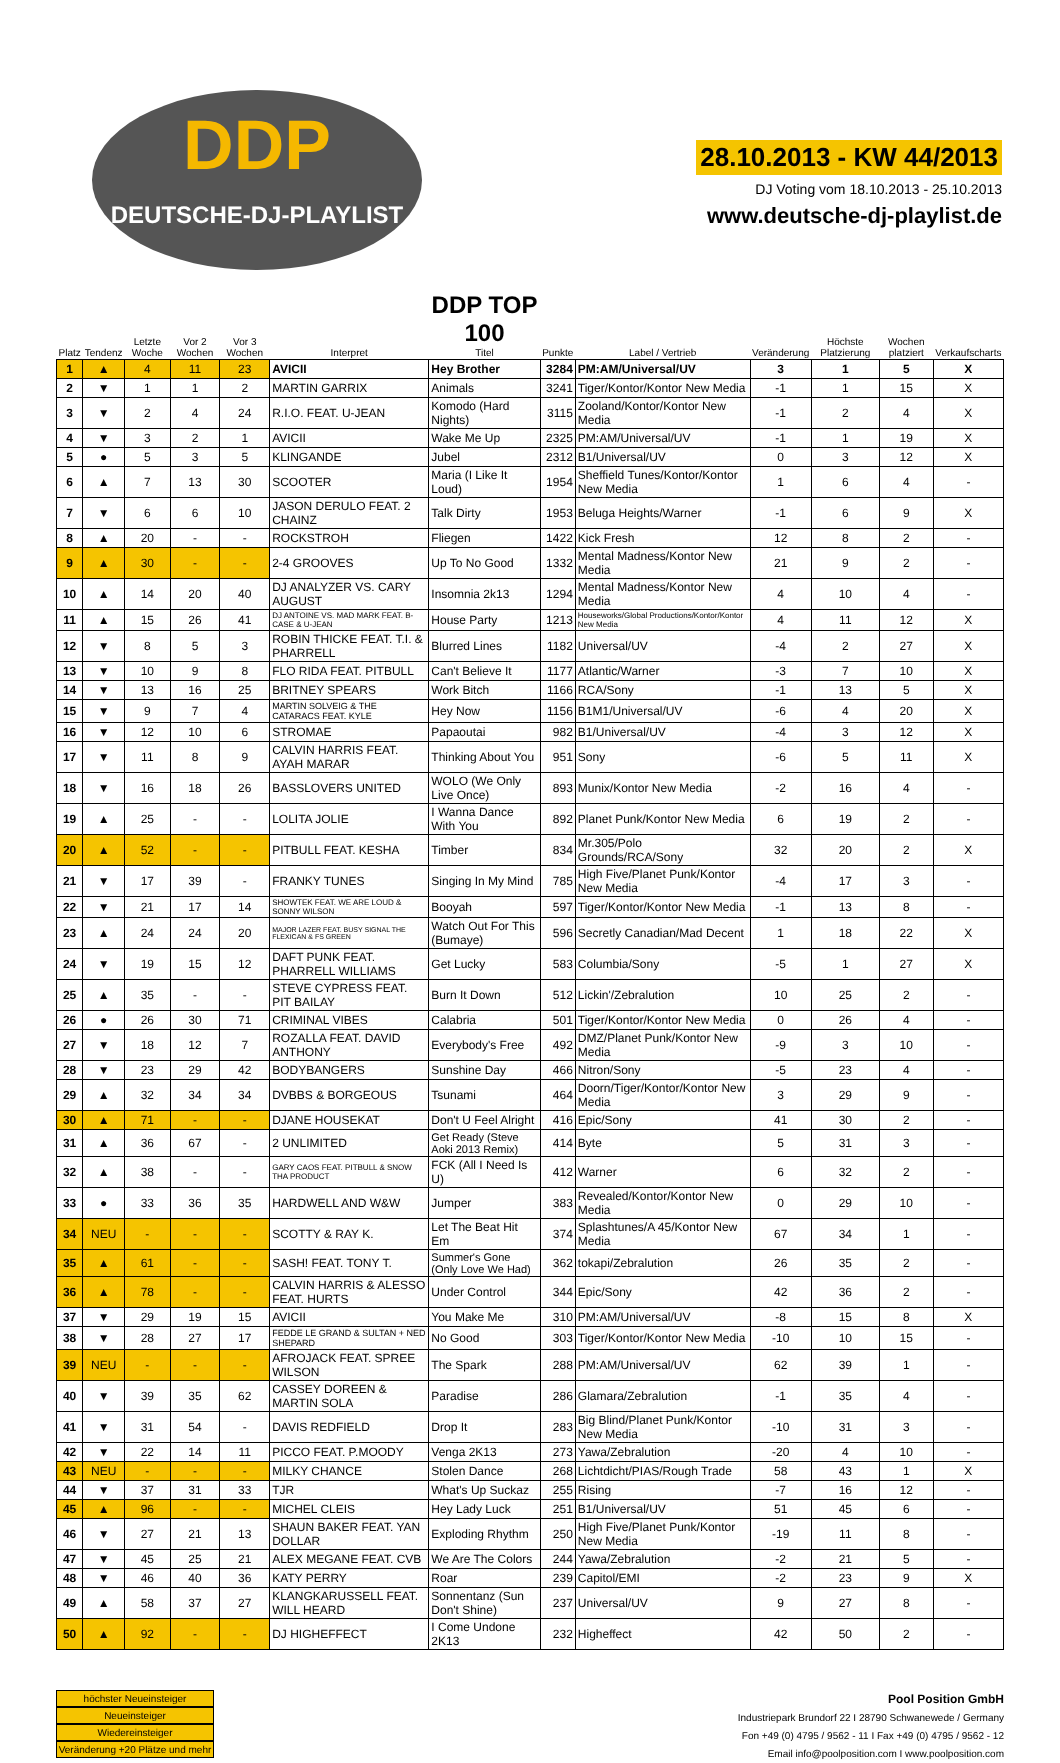DDP
DEUTSCHE-DJ-PLAYLIST
28.10.2013 - KW 44/2013
DJ Voting vom 18.10.2013 - 25.10.2013
www.deutsche-dj-playlist.de
| Platz | Tendenz | Letzte Woche | Vor 2 Wochen | Vor 3 Wochen | Interpret | DDP TOP 100 Titel | Punkte | Label / Vertrieb | Veränderung | Höchste Platzierung | Wochen platziert | Verkaufscharts |
| --- | --- | --- | --- | --- | --- | --- | --- | --- | --- | --- | --- | --- |
| 1 | ▲ | 4 | 11 | 23 | AVICII | Hey Brother | 3284 | PM:AM/Universal/UV | 3 | 1 | 5 | X |
| 2 | ▼ | 1 | 1 | 2 | MARTIN GARRIX | Animals | 3241 | Tiger/Kontor/Kontor New Media | -1 | 1 | 15 | X |
| 3 | ▼ | 2 | 4 | 24 | R.I.O. FEAT. U-JEAN | Komodo (Hard Nights) | 3115 | Zooland/Kontor/Kontor New Media | -1 | 2 | 4 | X |
| 4 | ▼ | 3 | 2 | 1 | AVICII | Wake Me Up | 2325 | PM:AM/Universal/UV | -1 | 1 | 19 | X |
| 5 | ● | 5 | 3 | 5 | KLINGANDE | Jubel | 2312 | B1/Universal/UV | 0 | 3 | 12 | X |
| 6 | ▲ | 7 | 13 | 30 | SCOOTER | Maria (I Like It Loud) | 1954 | Sheffield Tunes/Kontor/Kontor New Media | 1 | 6 | 4 | - |
| 7 | ▼ | 6 | 6 | 10 | JASON DERULO FEAT. 2 CHAINZ | Talk Dirty | 1953 | Beluga Heights/Warner | -1 | 6 | 9 | X |
| 8 | ▲ | 20 | - | - | ROCKSTROH | Fliegen | 1422 | Kick Fresh | 12 | 8 | 2 | - |
| 9 | ▲ | 30 | - | - | 2-4 GROOVES | Up To No Good | 1332 | Mental Madness/Kontor New Media | 21 | 9 | 2 | - |
| 10 | ▲ | 14 | 20 | 40 | DJ ANALYZER VS. CARY AUGUST | Insomnia 2k13 | 1294 | Mental Madness/Kontor New Media | 4 | 10 | 4 | - |
| 11 | ▲ | 15 | 26 | 41 | DJ ANTOINE VS. MAD MARK FEAT. B-CASE & U-JEAN | House Party | 1213 | Houseworks/Global Productions/Kontor/Kontor New Media | 4 | 11 | 12 | X |
| 12 | ▼ | 8 | 5 | 3 | ROBIN THICKE FEAT. T.I. & PHARRELL | Blurred Lines | 1182 | Universal/UV | -4 | 2 | 27 | X |
| 13 | ▼ | 10 | 9 | 8 | FLO RIDA FEAT. PITBULL | Can't Believe It | 1177 | Atlantic/Warner | -3 | 7 | 10 | X |
| 14 | ▼ | 13 | 16 | 25 | BRITNEY SPEARS | Work Bitch | 1166 | RCA/Sony | -1 | 13 | 5 | X |
| 15 | ▼ | 9 | 7 | 4 | MARTIN SOLVEIG & THE CATARACS FEAT. KYLE | Hey Now | 1156 | B1M1/Universal/UV | -6 | 4 | 20 | X |
| 16 | ▼ | 12 | 10 | 6 | STROMAE | Papaoutai | 982 | B1/Universal/UV | -4 | 3 | 12 | X |
| 17 | ▼ | 11 | 8 | 9 | CALVIN HARRIS FEAT. AYAH MARAR | Thinking About You | 951 | Sony | -6 | 5 | 11 | X |
| 18 | ▼ | 16 | 18 | 26 | BASSLOVERS UNITED | WOLO (We Only Live Once) | 893 | Munix/Kontor New Media | -2 | 16 | 4 | - |
| 19 | ▲ | 25 | - | - | LOLITA JOLIE | I Wanna Dance With You | 892 | Planet Punk/Kontor New Media | 6 | 19 | 2 | - |
| 20 | ▲ | 52 | - | - | PITBULL FEAT. KESHA | Timber | 834 | Mr.305/Polo Grounds/RCA/Sony | 32 | 20 | 2 | X |
| 21 | ▼ | 17 | 39 | - | FRANKY TUNES | Singing In My Mind | 785 | High Five/Planet Punk/Kontor New Media | -4 | 17 | 3 | - |
| 22 | ▼ | 21 | 17 | 14 | SHOWTEK FEAT. WE ARE LOUD & SONNY WILSON | Booyah | 597 | Tiger/Kontor/Kontor New Media | -1 | 13 | 8 | - |
| 23 | ▲ | 24 | 24 | 20 | MAJOR LAZER FEAT. BUSY SIGNAL THE FLEXICAN & FS GREEN | Watch Out For This (Bumaye) | 596 | Secretly Canadian/Mad Decent | 1 | 18 | 22 | X |
| 24 | ▼ | 19 | 15 | 12 | DAFT PUNK FEAT. PHARRELL WILLIAMS | Get Lucky | 583 | Columbia/Sony | -5 | 1 | 27 | X |
| 25 | ▲ | 35 | - | - | STEVE CYPRESS FEAT. PIT BAILAY | Burn It Down | 512 | Lickin'/Zebralution | 10 | 25 | 2 | - |
| 26 | ● | 26 | 30 | 71 | CRIMINAL VIBES | Calabria | 501 | Tiger/Kontor/Kontor New Media | 0 | 26 | 4 | - |
| 27 | ▼ | 18 | 12 | 7 | ROZALLA FEAT. DAVID ANTHONY | Everybody's Free | 492 | DMZ/Planet Punk/Kontor New Media | -9 | 3 | 10 | - |
| 28 | ▼ | 23 | 29 | 42 | BODYBANGERS | Sunshine Day | 466 | Nitron/Sony | -5 | 23 | 4 | - |
| 29 | ▲ | 32 | 34 | 34 | DVBBS & BORGEOUS | Tsunami | 464 | Doorn/Tiger/Kontor/Kontor New Media | 3 | 29 | 9 | - |
| 30 | ▲ | 71 | - | - | DJANE HOUSEKAT | Don't U Feel Alright | 416 | Epic/Sony | 41 | 30 | 2 | - |
| 31 | ▲ | 36 | 67 | - | 2 UNLIMITED | Get Ready (Steve Aoki 2013 Remix) | 414 | Byte | 5 | 31 | 3 | - |
| 32 | ▲ | 38 | - | - | GARY CAOS FEAT. PITBULL & SNOW THA PRODUCT | FCK (All I Need Is U) | 412 | Warner | 6 | 32 | 2 | - |
| 33 | ● | 33 | 36 | 35 | HARDWELL AND W&W | Jumper | 383 | Revealed/Kontor/Kontor New Media | 0 | 29 | 10 | - |
| 34 | NEU | - | - | - | SCOTTY & RAY K. | Let The Beat Hit Em | 374 | Splashtunes/A 45/Kontor New Media | 67 | 34 | 1 | - |
| 35 | ▲ | 61 | - | - | SASH! FEAT. TONY T. | Summer's Gone (Only Love We Had) | 362 | tokapi/Zebralution | 26 | 35 | 2 | - |
| 36 | ▲ | 78 | - | - | CALVIN HARRIS & ALESSO FEAT. HURTS | Under Control | 344 | Epic/Sony | 42 | 36 | 2 | - |
| 37 | ▼ | 29 | 19 | 15 | AVICII | You Make Me | 310 | PM:AM/Universal/UV | -8 | 15 | 8 | X |
| 38 | ▼ | 28 | 27 | 17 | FEDDE LE GRAND & SULTAN + NED SHEPARD | No Good | 303 | Tiger/Kontor/Kontor New Media | -10 | 10 | 15 | - |
| 39 | NEU | - | - | - | AFROJACK FEAT. SPREE WILSON | The Spark | 288 | PM:AM/Universal/UV | 62 | 39 | 1 | - |
| 40 | ▼ | 39 | 35 | 62 | CASSEY DOREEN & MARTIN SOLA | Paradise | 286 | Glamara/Zebralution | -1 | 35 | 4 | - |
| 41 | ▼ | 31 | 54 | - | DAVIS REDFIELD | Drop It | 283 | Big Blind/Planet Punk/Kontor New Media | -10 | 31 | 3 | - |
| 42 | ▼ | 22 | 14 | 11 | PICCO FEAT. P.MOODY | Venga 2K13 | 273 | Yawa/Zebralution | -20 | 4 | 10 | - |
| 43 | NEU | - | - | - | MILKY CHANCE | Stolen Dance | 268 | Lichtdicht/PIAS/Rough Trade | 58 | 43 | 1 | X |
| 44 | ▼ | 37 | 31 | 33 | TJR | What's Up Suckaz | 255 | Rising | -7 | 16 | 12 | - |
| 45 | ▲ | 96 | - | - | MICHEL CLEIS | Hey Lady Luck | 251 | B1/Universal/UV | 51 | 45 | 6 | - |
| 46 | ▼ | 27 | 21 | 13 | SHAUN BAKER FEAT. YAN DOLLAR | Exploding Rhythm | 250 | High Five/Planet Punk/Kontor New Media | -19 | 11 | 8 | - |
| 47 | ▼ | 45 | 25 | 21 | ALEX MEGANE FEAT. CVB | We Are The Colors | 244 | Yawa/Zebralution | -2 | 21 | 5 | - |
| 48 | ▼ | 46 | 40 | 36 | KATY PERRY | Roar | 239 | Capitol/EMI | -2 | 23 | 9 | X |
| 49 | ▲ | 58 | 37 | 27 | KLANGKARUSSELL FEAT. WILL HEARD | Sonnentanz (Sun Don't Shine) | 237 | Universal/UV | 9 | 27 | 8 | - |
| 50 | ▲ | 92 | - | - | DJ HIGHEFFECT | I Come Undone 2K13 | 232 | Higheffect | 42 | 50 | 2 | - |
höchster Neueinsteiger
Neueinsteiger
Wiedereinsteiger
Veränderung +20 Plätze und mehr
Pool Position GmbH
Industriepark Brundorf 22 I 28790 Schwanewede / Germany
Fon +49 (0) 4795 / 9562 - 11 I Fax +49 (0) 4795 / 9562 - 12
Email info@poolposition.com I www.poolposition.com